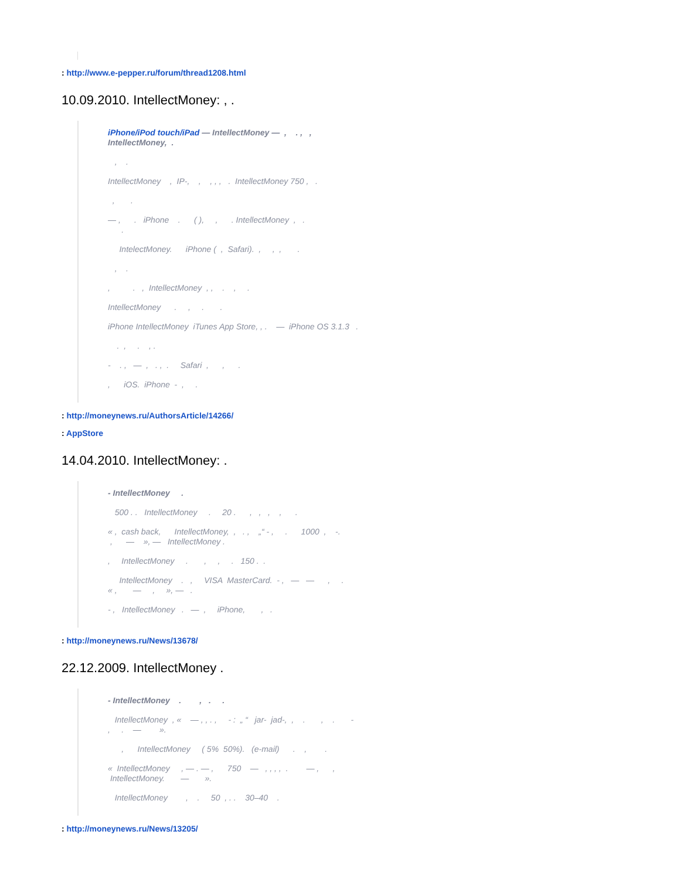: http://www.e-pepper.ru/forum/thread1208.html
10.09.2010. IntellectMoney: , .
iPhone/iPod touch/iPad — IntellectMoney — , . , , IntellectMoney, .
, .
IntellectMoney , IP-, , , , , . IntellectMoney 750 , .
, .
— , . iPhone . ( ), , . IntellectMoney , . .
IntelectMoney. iPhone ( , Safari). , , , .
, .
, . , IntellectMoney , , . , .
IntellectMoney . , . .
iPhone IntellectMoney iTunes App Store, , . — iPhone OS 3.1.3 .
. , . , .
- . , — , . , . Safari , , .
, iOS. iPhone - , .
: http://moneynews.ru/AuthorsArticle/14266/
: AppStore
14.04.2010. IntellectMoney: .
- IntellectMoney .
500 . . IntellectMoney . 20 . , , , , .
« , cash back, IntellectMoney, , . , „“ - , . 1000 , -. , — », — IntellectMoney .
, IntellectMoney . , , . 150 . .
IntellectMoney . , VISA MasterCard. - , — — , . « , — , », — .
- , IntellectMoney . — , iPhone, , .
: http://moneynews.ru/News/13678/
22.12.2009. IntellectMoney .
- IntellectMoney . , . .
IntellectMoney , « — , , . , - : „ “ jar- jad-, , . , . - , . — ».
, IntellectMoney ( 5% 50%). (e-mail) . , .
« IntellectMoney , — . — , 750 — , , , , . — , , IntellectMoney. — ».
IntellectMoney , . 50 , . . 30–40 .
: http://moneynews.ru/News/13205/